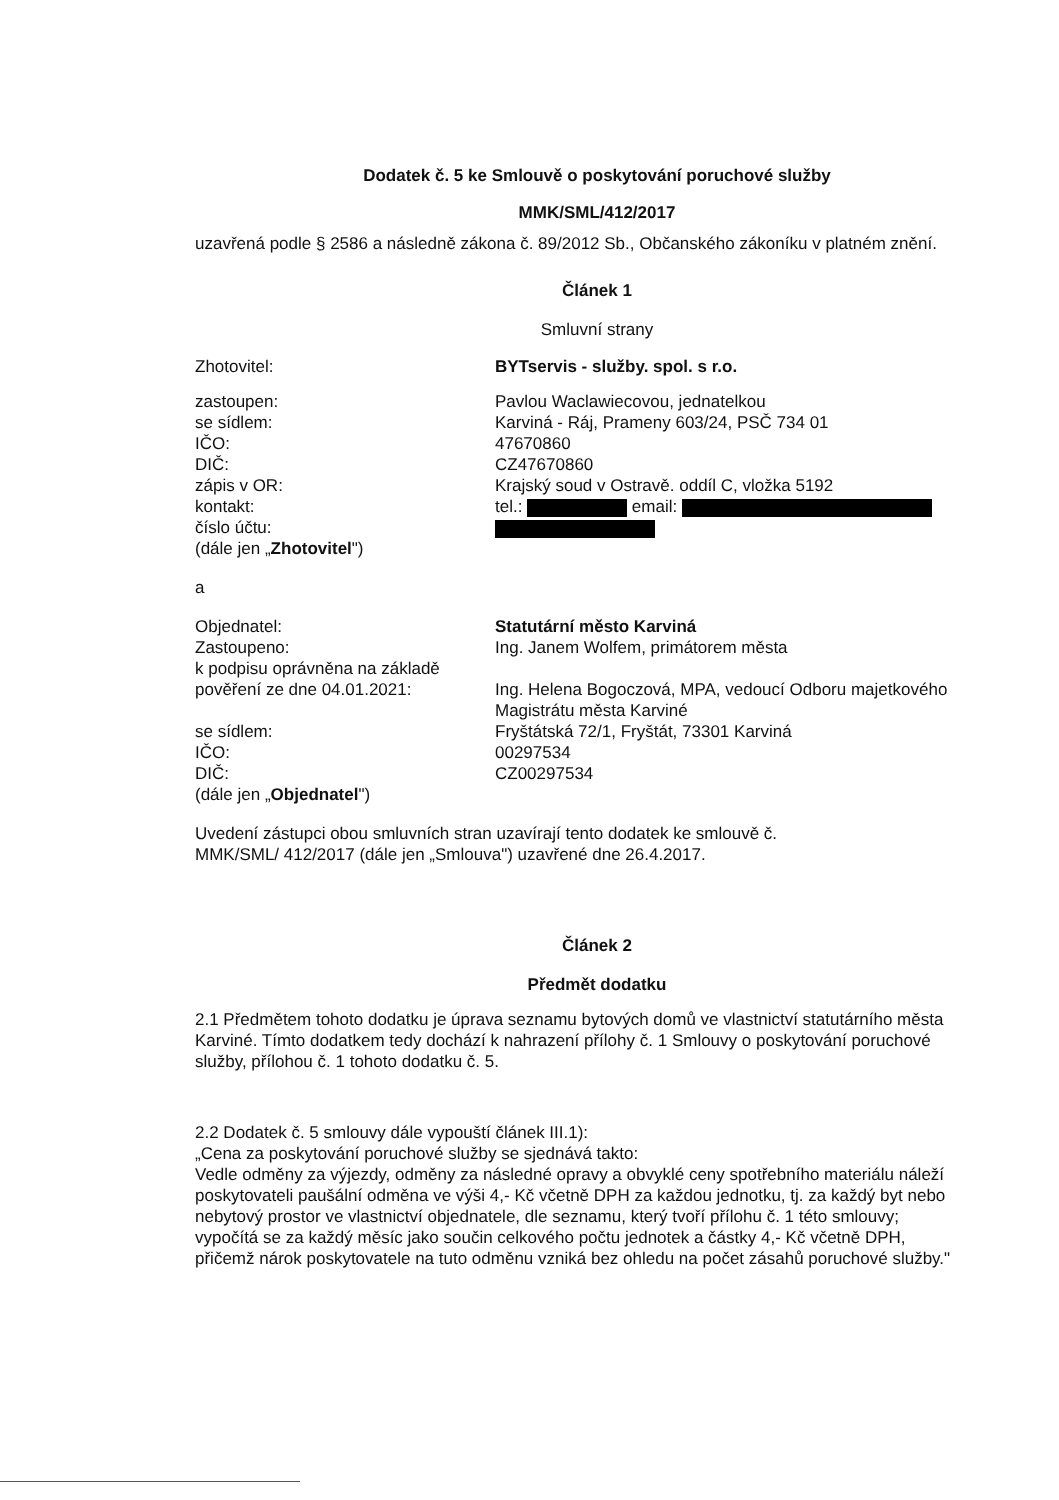Dodatek č. 5 ke Smlouvě o poskytování poruchové služby
MMK/SML/412/2017
uzavřená podle § 2586 a následně zákona č. 89/2012 Sb., Občanského zákoníku v platném znění.
Článek 1
Smluvní strany
Zhotovitel: BYTservis - služby. spol. s r.o.
zastoupen:
se sídlem:
IČO:
DIČ:
zápis v OR:
kontakt:
číslo účtu:
(dále jen „Zhotovitel")
Pavlou Waclawiecovou, jednatelkou
Karviná - Ráj, Prameny 603/24, PSČ 734 01
47670860
CZ47670860
Krajský soud v Ostravě. oddíl C, vložka 5192
tel.: email:
a
Objednatel:
Zastoupeno:
k podpisu oprávněna na základě pověření ze dne 04.01.2021:
se sídlem:
IČO:
DIČ:
(dále jen „Objednatel")
Statutární město Karviná
Ing. Janem Wolfem, primátorem města
Ing. Helena Bogoczová, MPA, vedoucí Odboru majetkového Magistrátu města Karviné
Fryštátská 72/1, Fryštát, 73301 Karviná
00297534
CZ00297534
Uvedení zástupci obou smluvních stran uzavírají tento dodatek ke smlouvě č. MMK/SML/ 412/2017 (dále jen „Smlouva") uzavřené dne 26.4.2017.
Článek 2
Předmět dodatku
2.1 Předmětem tohoto dodatku je úprava seznamu bytových domů ve vlastnictví statutárního města Karviné. Tímto dodatkem tedy dochází k nahrazení přílohy č. 1 Smlouvy o poskytování poruchové služby, přílohou č. 1 tohoto dodatku č. 5.
2.2 Dodatek č. 5 smlouvy dále vypouští článek III.1):
„Cena za poskytování poruchové služby se sjednává takto:
Vedle odměny za výjezdy, odměny za následné opravy a obvyklé ceny spotřebního materiálu náleží poskytovateli paušální odměna ve výši 4,- Kč včetně DPH za každou jednotku, tj. za každý byt nebo nebytový prostor ve vlastnictví objednatele, dle seznamu, který tvoří přílohu č. 1 této smlouvy; vypočítá se za každý měsíc jako součin celkového počtu jednotek a částky 4,- Kč včetně DPH, přičemž nárok poskytovatele na tuto odměnu vzniká bez ohledu na počet zásahů poruchové služby."